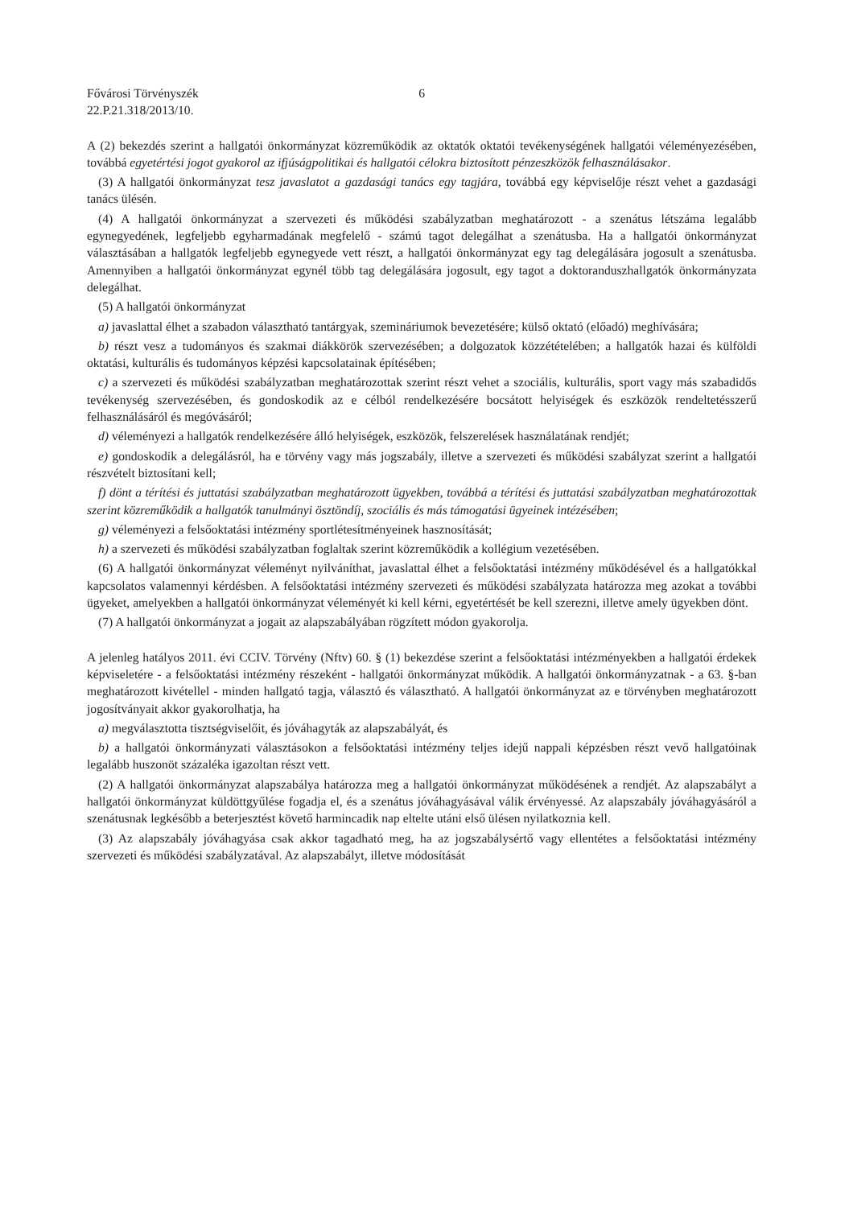Fővárosi Törvényszék
22.P.21.318/2013/10.
6
A (2) bekezdés szerint a hallgatói önkormányzat közreműködik az oktatók oktatói tevékenységének hallgatói véleményezésében, továbbá egyetértési jogot gyakorol az ifjúságpolitikai és hallgatói célokra biztosított pénzeszközök felhasználásakor.
(3) A hallgatói önkormányzat tesz javaslatot a gazdasági tanács egy tagjára, továbbá egy képviselője részt vehet a gazdasági tanács ülésén.
(4) A hallgatói önkormányzat a szervezeti és működési szabályzatban meghatározott - a szenátus létszáma legalább egynegyedének, legfeljebb egyharmadának megfelelő - számú tagot delegálhat a szenátusba. Ha a hallgatói önkormányzat választásában a hallgatók legfeljebb egynegyede vett részt, a hallgatói önkormányzat egy tag delegálására jogosult a szenátusba. Amennyiben a hallgatói önkormányzat egynél több tag delegálására jogosult, egy tagot a doktoranduszhallgatók önkormányzata delegálhat.
(5) A hallgatói önkormányzat
a) javaslattal élhet a szabadon választható tantárgyak, szemináriumok bevezetésére; külső oktató (előadó) meghívására;
b) részt vesz a tudományos és szakmai diákkörök szervezésében; a dolgozatok közzétételében; a hallgatók hazai és külföldi oktatási, kulturális és tudományos képzési kapcsolatainak építésében;
c) a szervezeti és működési szabályzatban meghatározottak szerint részt vehet a szociális, kulturális, sport vagy más szabadidős tevékenység szervezésében, és gondoskodik az e célból rendelkezésére bocsátott helyiségek és eszközök rendeltetésszerű felhasználásáról és megóvásáról;
d) véleményezi a hallgatók rendelkezésére álló helyiségek, eszközök, felszerelések használatának rendjét;
e) gondoskodik a delegálásról, ha e törvény vagy más jogszabály, illetve a szervezeti és működési szabályzat szerint a hallgatói részvételt biztosítani kell;
f) dönt a térítési és juttatási szabályzatban meghatározott ügyekben, továbbá a térítési és juttatási szabályzatban meghatározottak szerint közreműködik a hallgatók tanulmányi ösztöndíj, szociális és más támogatási ügyeinek intézésében;
g) véleményezi a felsőoktatási intézmény sportlétesítményeinek hasznosítását;
h) a szervezeti és működési szabályzatban foglaltak szerint közreműködik a kollégium vezetésében.
(6) A hallgatói önkormányzat véleményt nyilváníthat, javaslattal élhet a felsőoktatási intézmény működésével és a hallgatókkal kapcsolatos valamennyi kérdésben. A felsőoktatási intézmény szervezeti és működési szabályzata határozza meg azokat a további ügyeket, amelyekben a hallgatói önkormányzat véleményét ki kell kérni, egyetértését be kell szerezni, illetve amely ügyekben dönt.
(7) A hallgatói önkormányzat a jogait az alapszabályában rögzített módon gyakorolja.
A jelenleg hatályos 2011. évi CCIV. Törvény (Nftv) 60. § (1) bekezdése szerint a felsőoktatási intézményekben a hallgatói érdekek képviseletére - a felsőoktatási intézmény részeként - hallgatói önkormányzat működik. A hallgatói önkormányzatnak - a 63. §-ban meghatározott kivétellel - minden hallgató tagja, választó és választható. A hallgatói önkormányzat az e törvényben meghatározott jogosítványait akkor gyakorolhatja, ha
a) megválasztotta tisztségviselőit, és jóváhagyták az alapszabályát, és
b) a hallgatói önkormányzati választásokon a felsőoktatási intézmény teljes idejű nappali képzésben részt vevő hallgatóinak legalább huszonöt százaléka igazoltan részt vett.
(2) A hallgatói önkormányzat alapszabálya határozza meg a hallgatói önkormányzat működésének a rendjét. Az alapszabályt a hallgatói önkormányzat küldöttgyűlése fogadja el, és a szenátus jóváhagyásával válik érvényessé. Az alapszabály jóváhagyásáról a szenátusnak legkésőbb a beterjesztést követő harmincadik nap eltelte utáni első ülésen nyilatkoznia kell.
(3) Az alapszabály jóváhagyása csak akkor tagadható meg, ha az jogszabálysértő vagy ellentétes a felsőoktatási intézmény szervezeti és működési szabályzatával. Az alapszabályt, illetve módosítását